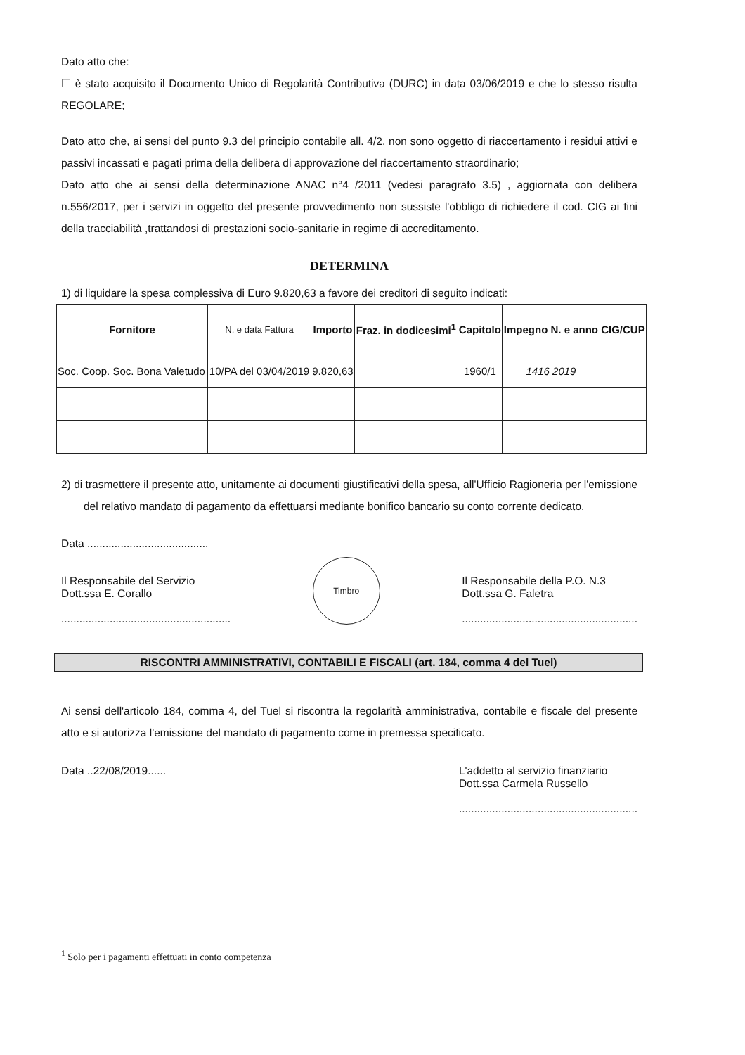Dato atto che:
☐ è stato acquisito il Documento Unico di Regolarità Contributiva (DURC) in data 03/06/2019 e che lo stesso risulta REGOLARE;
Dato atto che, ai sensi del punto 9.3 del principio contabile all. 4/2, non sono oggetto di riaccertamento i residui attivi e passivi incassati e pagati prima della delibera di approvazione del riaccertamento straordinario;
Dato atto che ai sensi della determinazione ANAC n°4 /2011 (vedesi paragrafo 3.5) , aggiornata con delibera n.556/2017, per i servizi in oggetto del presente provvedimento non sussiste l'obbligo di richiedere il cod. CIG ai fini della tracciabilità ,trattandosi di prestazioni socio-sanitarie in regime di accreditamento.
DETERMINA
1) di liquidare la spesa complessiva di Euro 9.820,63 a favore dei creditori di seguito indicati:
| Fornitore | N. e data Fattura | Importo | Fraz. in dodicesimi<sup>1</sup> | Capitolo | Impegno N. e anno | CIG/CUP |
| --- | --- | --- | --- | --- | --- | --- |
| Soc. Coop. Soc. Bona Valetudo | 10/PA del 03/04/2019 | 9.820,63 | | 1960/1 | 1416 2019 | |
2) di trasmettere il presente atto, unitamente ai documenti giustificativi della spesa, all'Ufficio Ragioneria per l'emissione del relativo mandato di pagamento da effettuarsi mediante bonifico bancario su conto corrente dedicato.
Data ........................................
Il Responsabile del Servizio
Dott.ssa E. Corallo
........................................................
Timbro
Il Responsabile della P.O. N.3
Dott.ssa G. Faletra
..........................................................
RISCONTRI AMMINISTRATIVI, CONTABILI E FISCALI (art. 184, comma 4 del Tuel)
Ai sensi dell'articolo 184, comma 4, del Tuel si riscontra la regolarità amministrativa, contabile e fiscale del presente atto e si autorizza l'emissione del mandato di pagamento come in premessa specificato.
Data ..22/08/2019...... L'addetto al servizio finanziario
Dott.ssa Carmela Russello
...........................................................
<sup>1</sup> Solo per i pagamenti effettuati in conto competenza